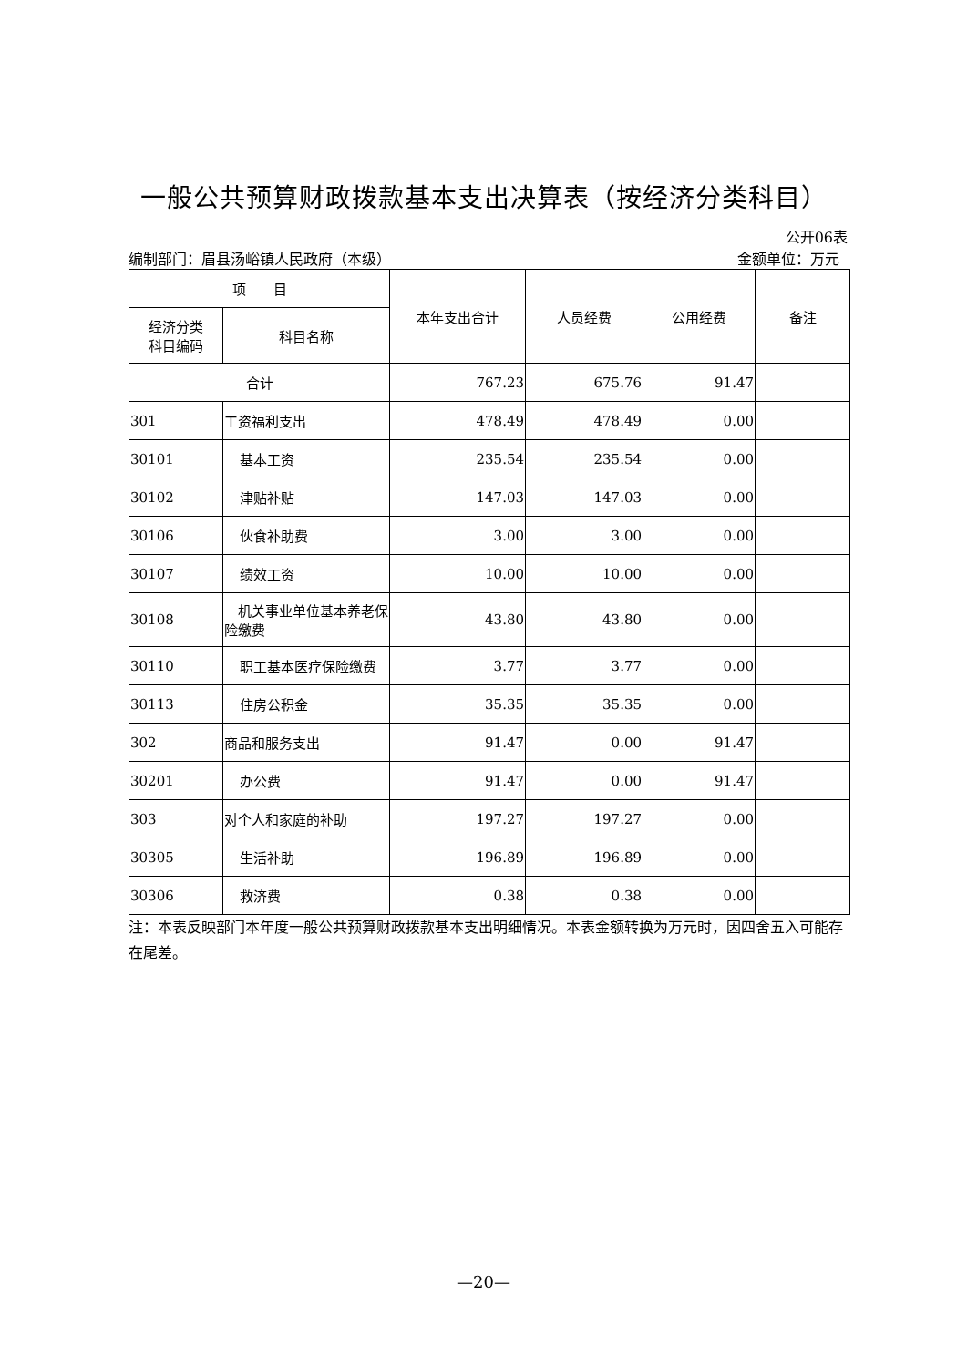一般公共预算财政拨款基本支出决算表（按经济分类科目）
公开06表
编制部门：眉县汤峪镇人民政府（本级） 金额单位：万元
| 项 目 | | 本年支出合计 | 人员经费 | 公用经费 | 备注 |
| --- | --- | --- | --- | --- | --- |
| 经济分类 科目编码 | 科目名称 | | | | |
| 合计 | | 767.23 | 675.76 | 91.47 | |
| 301 | 工资福利支出 | 478.49 | 478.49 | 0.00 | |
| 30101 | 基本工资 | 235.54 | 235.54 | 0.00 | |
| 30102 | 津贴补贴 | 147.03 | 147.03 | 0.00 | |
| 30106 | 伙食补助费 | 3.00 | 3.00 | 0.00 | |
| 30107 | 绩效工资 | 10.00 | 10.00 | 0.00 | |
| 30108 | 机关事业单位基本养老保险缴费 | 43.80 | 43.80 | 0.00 | |
| 30110 | 职工基本医疗保险缴费 | 3.77 | 3.77 | 0.00 | |
| 30113 | 住房公积金 | 35.35 | 35.35 | 0.00 | |
| 302 | 商品和服务支出 | 91.47 | 0.00 | 91.47 | |
| 30201 | 办公费 | 91.47 | 0.00 | 91.47 | |
| 303 | 对个人和家庭的补助 | 197.27 | 197.27 | 0.00 | |
| 30305 | 生活补助 | 196.89 | 196.89 | 0.00 | |
| 30306 | 救济费 | 0.38 | 0.38 | 0.00 | |
注：本表反映部门本年度一般公共预算财政拨款基本支出明细情况。本表金额转换为万元时，因四舍五入可能存在尾差。
—20—